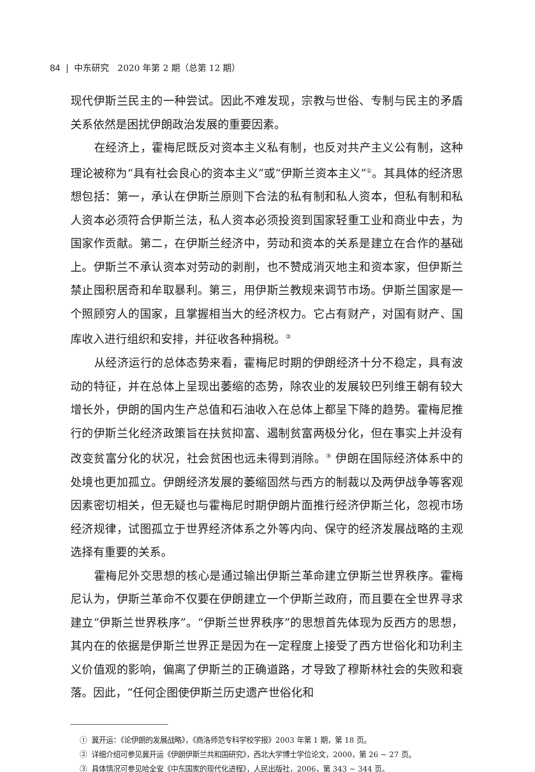84 | 中东研究 2020 年第 2 期（总第 12 期）
现代伊斯兰民主的一种尝试。因此不难发现，宗教与世俗、专制与民主的矛盾关系依然是困扰伊朗政治发展的重要因素。
在经济上，霍梅尼既反对资本主义私有制，也反对共产主义公有制，这种理论被称为“具有社会良心的资本主义”或“伊斯兰资本主义”<sup>①</sup>。其具体的经济思想包括：第一，承认在伊斯兰原则下合法的私有制和私人资本，但私有制和私人资本必须符合伊斯兰法，私人资本必须投资到国家轻重工业和商业中去，为国家作贡献。第二，在伊斯兰经济中，劳动和资本的关系是建立在合作的基础上。伊斯兰不承认资本对劳动的剥削，也不赞成消灭地主和资本家，但伊斯兰禁止囤积居奇和牟取暴利。第三，用伊斯兰教规来调节市场。伊斯兰国家是一个照顾穷人的国家，且掌握相当大的经济权力。它占有财产，对国有财产、国库收入进行组织和安排，并征收各种捐税。<sup>②</sup>
从经济运行的总体态势来看，霍梅尼时期的伊朗经济十分不稳定，具有波动的特征，并在总体上呈现出萎缩的态势，除农业的发展较巴列维王朝有较大增长外，伊朗的国内生产总值和石油收入在总体上都呈下降的趋势。霍梅尼推行的伊斯兰化经济政策旨在扶贫抑富、遏制贫富两极分化，但在事实上并没有改变贫富分化的状况，社会贫困也远未得到消除。<sup>③</sup> 伊朗在国际经济体系中的处境也更加孤立。伊朗经济发展的萎缩固然与西方的制裁以及两伊战争等客观因素密切相关，但无疑也与霍梅尼时期伊朗片面推行经济伊斯兰化，忽视市场经济规律，试图孤立于世界经济体系之外等内向、保守的经济发展战略的主观选择有重要的关系。
霍梅尼外交思想的核心是通过输出伊斯兰革命建立伊斯兰世界秩序。霍梅尼认为，伊斯兰革命不仅要在伊朗建立一个伊斯兰政府，而且要在全世界寻求建立“伊斯兰世界秩序”。“伊斯兰世界秩序”的思想首先体现为反西方的思想，其内在的依据是伊斯兰世界正是因为在一定程度上接受了西方世俗化和功利主义价值观的影响，偏离了伊斯兰的正确道路，才导致了穆斯林社会的失败和衰落。因此，“任何企图使伊斯兰历史遗产世俗化和
① 冀开运：《论伊朗的发展战略》，《商洛师范专科学校学报》2003 年第 1 期，第 18 页。
② 详细介绍可参见冀开运《伊朗伊斯兰共和国研究》，西北大学博士学位论文，2000，第 26 ~ 27 页。
③ 具体情况可参见哈全安《中东国家的现代化进程》，人民出版社，2006，第 343 ~ 344 页。